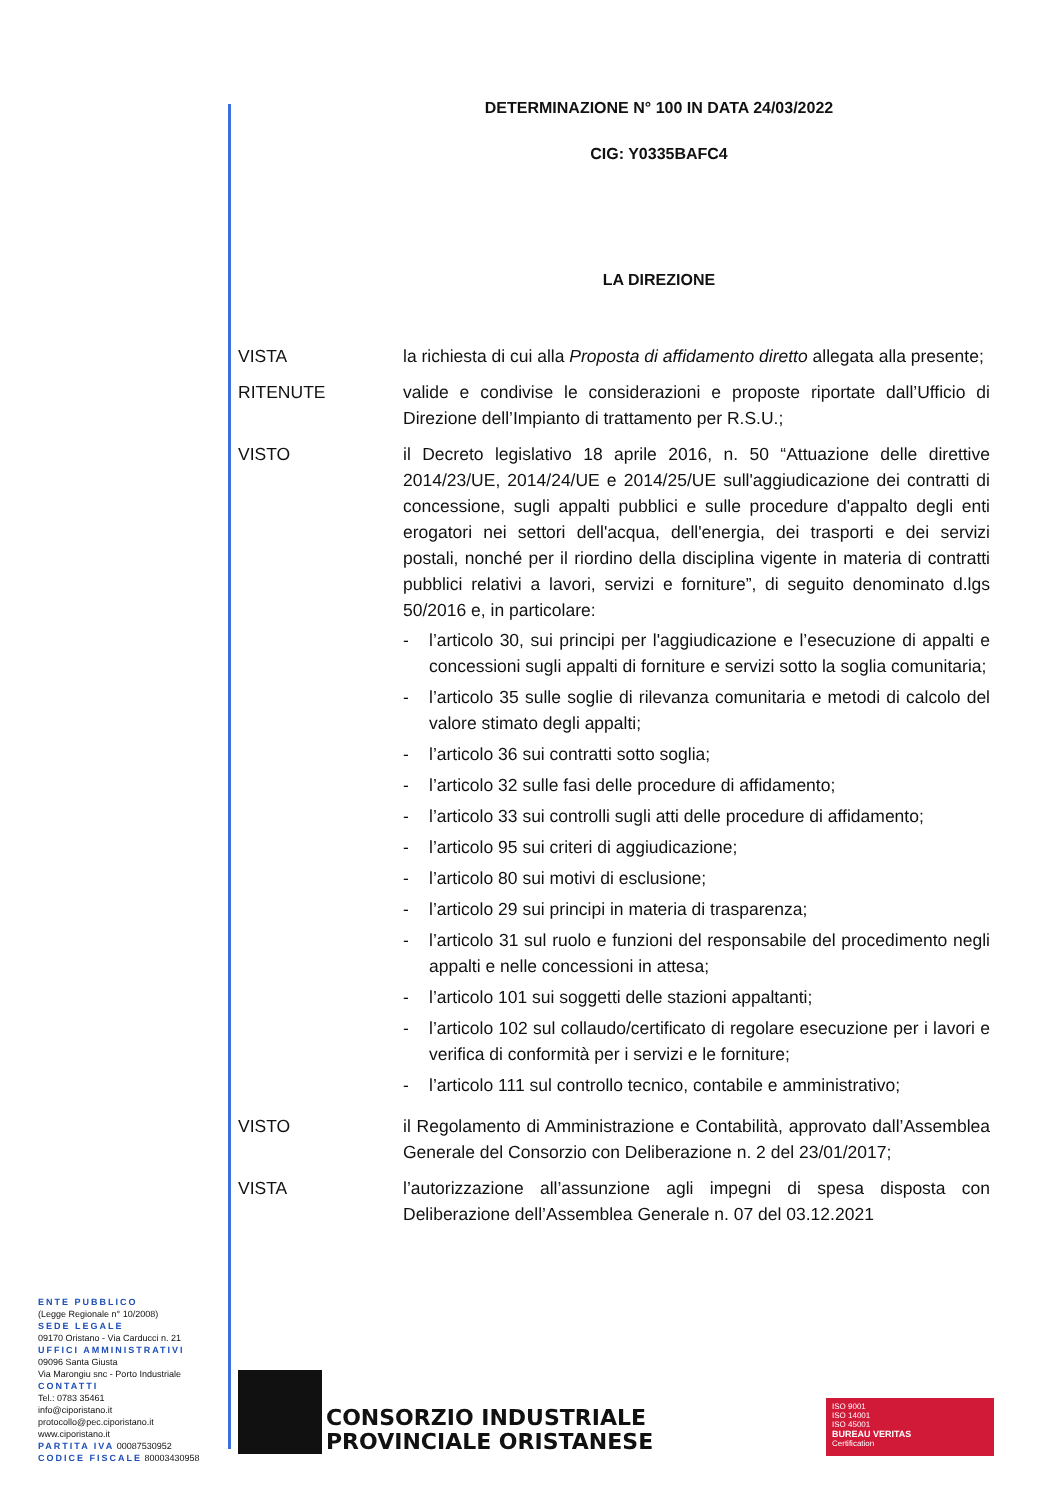DETERMINAZIONE N° 100 IN DATA 24/03/2022
CIG: Y0335BAFC4
LA DIREZIONE
VISTA la richiesta di cui alla Proposta di affidamento diretto allegata alla presente;
RITENUTE valide e condivise le considerazioni e proposte riportate dall’Ufficio di Direzione dell’Impianto di trattamento per R.S.U.;
VISTO il Decreto legislativo 18 aprile 2016, n. 50 “Attuazione delle direttive 2014/23/UE, 2014/24/UE e 2014/25/UE sull'aggiudicazione dei contratti di concessione, sugli appalti pubblici e sulle procedure d'appalto degli enti erogatori nei settori dell'acqua, dell'energia, dei trasporti e dei servizi postali, nonché per il riordino della disciplina vigente in materia di contratti pubblici relativi a lavori, servizi e forniture”, di seguito denominato d.lgs 50/2016 e, in particolare:
- l’articolo 30, sui principi per l'aggiudicazione e l’esecuzione di appalti e concessioni sugli appalti di forniture e servizi sotto la soglia comunitaria;
- l’articolo 35 sulle soglie di rilevanza comunitaria e metodi di calcolo del valore stimato degli appalti;
- l’articolo 36 sui contratti sotto soglia;
- l’articolo 32 sulle fasi delle procedure di affidamento;
- l’articolo 33 sui controlli sugli atti delle procedure di affidamento;
- l’articolo 95 sui criteri di aggiudicazione;
- l’articolo 80 sui motivi di esclusione;
- l’articolo 29 sui principi in materia di trasparenza;
- l’articolo 31 sul ruolo e funzioni del responsabile del procedimento negli appalti e nelle concessioni in attesa;
- l’articolo 101 sui soggetti delle stazioni appaltanti;
- l’articolo 102 sul collaudo/certificato di regolare esecuzione per i lavori e verifica di conformità per i servizi e le forniture;
- l’articolo 111 sul controllo tecnico, contabile e amministrativo;
VISTO il Regolamento di Amministrazione e Contabilità, approvato dall’Assemblea Generale del Consorzio con Deliberazione n. 2 del 23/01/2017;
VISTA l’autorizzazione all’assunzione agli impegni di spesa disposta con Deliberazione dell’Assemblea Generale n. 07 del 03.12.2021
ENTE PUBBLICO
(Legge Regionale n° 10/2008)
SEDE LEGALE
09170 Oristano - Via Carducci n. 21
UFFICI AMMINISTRATIVI
09096 Santa Giusta
Via Marongiu snc - Porto Industriale
CONTATTI
Tel.: 0783 35461
info@ciporistano.it
protocollo@pec.ciporistano.it
www.ciporistano.it
PARTITA IVA 00087530952
CODICE FISCALE 80003430958
CONSORZIO INDUSTRIALE
PROVINCIALE ORISTANESE
ISO 9001
ISO 14001
ISO 45001
BUREAU VERITAS
Certification